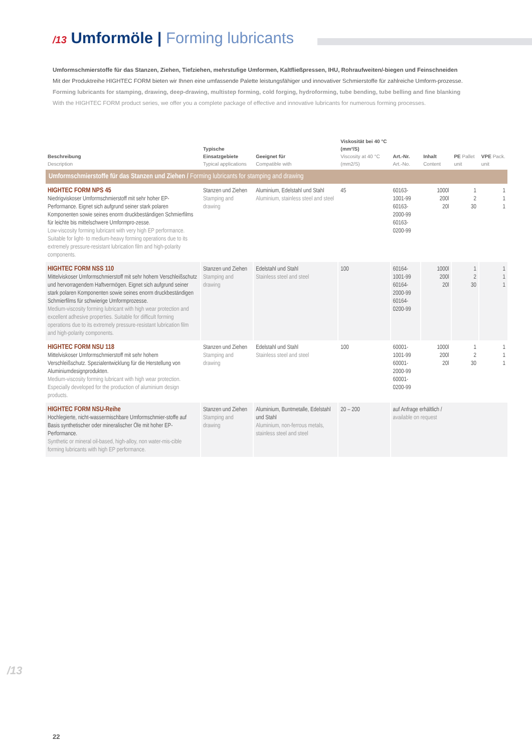/13 Umformöle | Forming lubricants
Umformschmierstoffe für das Stanzen, Ziehen, Tiefziehen, mehrstufige Umformen, Kaltfließpressen, IHU, Rohraufweiten/-biegen und Feinschneiden
Mit der Produktreihe HIGHTEC FORM bieten wir Ihnen eine umfassende Palette leistungsfähiger und innovativer Schmierstoffe für zahlreiche Umform-prozesse.
Forming lubricants for stamping, drawing, deep-drawing, multistep forming, cold forging, hydroforming, tube bending, tube belling and fine blanking
With the HIGHTEC FORM product series, we offer you a complete package of effective and innovative lubricants for numerous forming processes.
| Beschreibung Description | Typische Einsatzgebiete Typical applications | Geeignet für Compatible with | Viskosität bei 40 °C (mm²/S) Viscosity at 40 °C (mm2/S) | Art.-Nr. Art.-No. | Inhalt Content | PE Pallet unit | VPE Pack. unit |
| --- | --- | --- | --- | --- | --- | --- | --- |
| Umformschmierstoffe für das Stanzen und Ziehen / Forming lubricants for stamping and drawing | | | | | | | |
| HIGHTEC FORM NPS 45 Niedrigviskoser Umformschmierstoff mit sehr hoher EP-Performance. Eignet sich aufgrund seiner stark polaren Komponenten sowie seines enorm druckbeständigen Schmierfilms für leichte bis mittelschwere Umformpro-zesse. Low-viscosity forming lubricant with very high EP performance. Suitable for light- to medium-heavy forming operations due to its extremely pressure-resistant lubrication film and high-polarity components. | Stanzen und Ziehen Stamping and drawing | Aluminium, Edelstahl und Stahl Aluminium, stainless steel and steel | 45 | 60163-1001-99 60163-2000-99 60163-0200-99 | 1000l 200l 20l | 1 2 30 | 1 1 1 |
| HIGHTEC FORM NSS 110 Mittelviskoser Umformschmierstoff mit sehr hohem Verschleißschutz und hervorragendem Haftvermögen. Eignet sich aufgrund seiner stark polaren Komponenten sowie seines enorm druckbeständigen Schmierfilms für schwierige Umformprozesse. Medium-viscosity forming lubricant with high wear protection and excellent adhesive properties. Suitable for difficult forming operations due to its extremely pressure-resistant lubrication film and high-polarity components. | Stanzen und Ziehen Stamping and drawing | Edelstahl und Stahl Stainless steel and steel | 100 | 60164-1001-99 60164-2000-99 60164-0200-99 | 1000l 200l 20l | 1 2 30 | 1 1 1 |
| HIGHTEC FORM NSU 118 Mittelviskoser Umformschmierstoff mit sehr hohem Verschleißschutz. Spezialentwicklung für die Herstellung von Aluminiumdesignprodukten. Medium-viscosity forming lubricant with high wear protection. Especially developed for the production of aluminium design products. | Stanzen und Ziehen Stamping and drawing | Edelstahl und Stahl Stainless steel and steel | 100 | 60001-1001-99 60001-2000-99 60001-0200-99 | 1000l 200l 20l | 1 2 30 | 1 1 1 |
| HIGHTEC FORM NSU-Reihe Hochlegierte, nicht-wassermischbare Umformschmier-stoffe auf Basis synthetischer oder mineralischer Öle mit hoher EP-Performance. Synthetic or mineral oil-based, high-alloy, non water-mis-cible forming lubricants with high EP performance. | Stanzen und Ziehen Stamping and drawing | Aluminium, Buntmetalle, Edelstahl und Stahl Aluminium, non-ferrous metals, stainless steel and steel | 20 – 200 | auf Anfrage erhältlich / available on request | | | |
/13
22